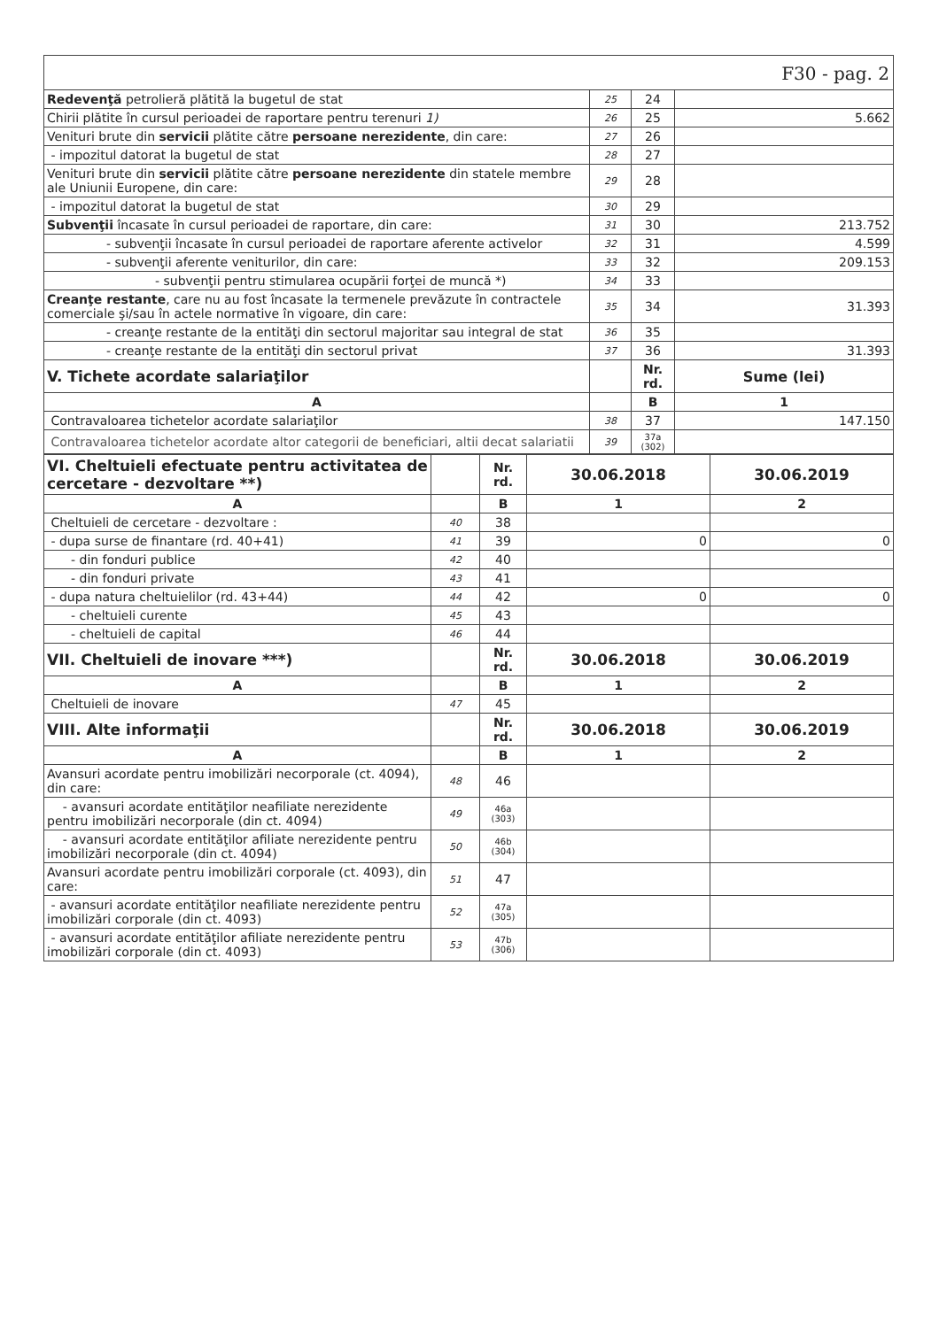F30 - pag. 2
| Redevenţă petrolieră plătită la bugetul de stat | 25 | 24 | |
| Chirii plătite în cursul perioadei de raportare pentru terenuri 1) | 26 | 25 | 5.662 |
| Venituri brute din servicii plătite către persoane nerezidente , din care: | 27 | 26 | |
| - impozitul datorat la bugetul de stat | 28 | 27 | |
| Venituri brute din servicii plătite către persoane nerezidente din statele membre ale Uniunii Europene, din care: | 29 | 28 | |
| - impozitul datorat la bugetul de stat | 30 | 29 | |
| Subvenţii încasate în cursul perioadei de raportare, din care: | 31 | 30 | 213.752 |
| - subvenţii încasate în cursul perioadei de raportare aferente activelor | 32 | 31 | 4.599 |
| - subvenţii aferente veniturilor, din care: | 33 | 32 | 209.153 |
| - subvenţii pentru stimularea ocupării forţei de muncă *) | 34 | 33 | |
| Creanţe restante , care nu au fost încasate la termenele prevăzute în contractele comerciale şi/sau în actele normative în vigoare, din care: | 35 | 34 | 31.393 |
| - creanţe restante de la entităţi din sectorul majoritar sau integral de stat | 36 | 35 | |
| - creanţe restante de la entităţi din sectorul privat | 37 | 36 | 31.393 |
| V. Tichete acordate salariaţilor | | Nr. rd. | Sume (lei) |
| A | | B | 1 |
| Contravaloarea tichetelor acordate salariaţilor | 38 | 37 | 147.150 |
| Contravaloarea tichetelor acordate altor categorii de beneficiari, altii decat salariatii | 39 | 37a (302) | |
| VI. Cheltuieli efectuate pentru activitatea de cercetare - dezvoltare **) | | Nr. rd. | 30.06.2018 | 30.06.2019 |
| A | | B | 1 | 2 |
| Cheltuieli de cercetare - dezvoltare : | 40 | 38 | | |
| - dupa surse de finantare (rd. 40+41) | 41 | 39 | 0 | 0 |
| - din fonduri publice | 42 | 40 | | |
| - din fonduri private | 43 | 41 | | |
| - dupa natura cheltuielilor (rd. 43+44) | 44 | 42 | 0 | 0 |
| - cheltuieli curente | 45 | 43 | | |
| - cheltuieli de capital | 46 | 44 | | |
| VII. Cheltuieli de inovare ***) | | Nr. rd. | 30.06.2018 | 30.06.2019 |
| A | | B | 1 | 2 |
| Cheltuieli de inovare | 47 | 45 | | |
| VIII. Alte informaţii | | Nr. rd. | 30.06.2018 | 30.06.2019 |
| A | | B | 1 | 2 |
| Avansuri acordate pentru imobilizări necorporale (ct. 4094), din care: | 48 | 46 | | |
| - avansuri acordate entităţilor neafiliate nerezidente pentru imobilizări necorporale (din ct. 4094) | 49 | 46a (303) | | |
| - avansuri acordate entităţilor afiliate nerezidente pentru imobilizări necorporale (din ct. 4094) | 50 | 46b (304) | | |
| Avansuri acordate pentru imobilizări corporale (ct. 4093), din care: | 51 | 47 | | |
| - avansuri acordate entităţilor neafiliate nerezidente pentru imobilizări corporale (din ct. 4093) | 52 | 47a (305) | | |
| - avansuri acordate entităţilor afiliate nerezidente pentru imobilizări corporale (din ct. 4093) | 53 | 47b (306) | | |